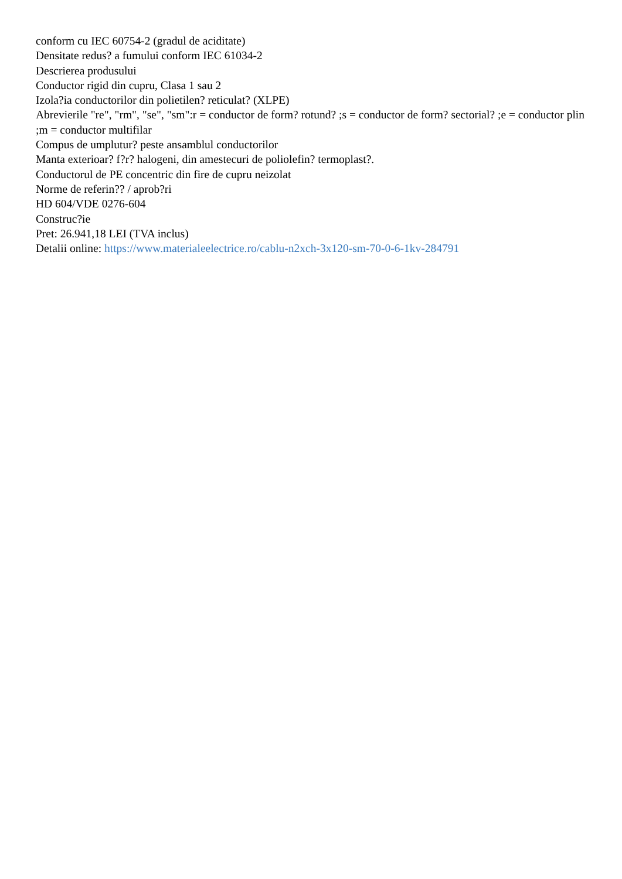conform cu IEC 60754-2 (gradul de aciditate)
Densitate redus? a fumului conform IEC 61034-2
Descrierea produsului
Conductor rigid din cupru, Clasa 1 sau 2
Izola?ia conductorilor din polietilen? reticulat? (XLPE)
Abrevierile "re", "rm", "se", "sm":r = conductor de form? rotund? ;s = conductor de form? sectorial? ;e = conductor plin ;m = conductor multifilar
Compus de umplutur? peste ansamblul conductorilor
Manta exterioar? f?r? halogeni, din amestecuri de poliolefin? termoplast?.
Conductorul de PE concentric din fire de cupru neizolat
Norme de referin?? / aprob?ri
HD 604/VDE 0276-604
Construc?ie
Pret: 26.941,18 LEI (TVA inclus)
Detalii online: https://www.materialeelectrice.ro/cablu-n2xch-3x120-sm-70-0-6-1kv-284791